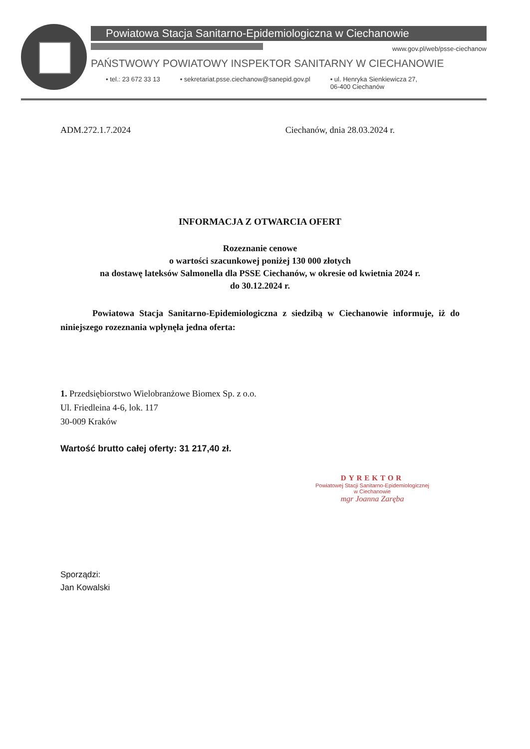Powiatowa Stacja Sanitarno-Epidemiologiczna w Ciechanowie
www.gov.pl/web/psse-ciechanow
PAŃSTWOWY POWIATOWY INSPEKTOR SANITARNY W CIECHANOWIE
• tel.: 23 672 33 13 • sekretariat.psse.ciechanow@sanepid.gov.pl • ul. Henryka Sienkiewicza 27,
06-400 Ciechanów
ADM.272.1.7.2024 Ciechanów, dnia 28.03.2024 r.
INFORMACJA Z OTWARCIA OFERT
Rozeznanie cenowe
o wartości szacunkowej poniżej 130 000 złotych
na dostawę lateksów Salmonella dla PSSE Ciechanów, w okresie od kwietnia 2024 r.
do 30.12.2024 r.
Powiatowa Stacja Sanitarno-Epidemiologiczna z siedzibą w Ciechanowie informuje, iż do niniejszego rozeznania wpłynęła jedna oferta:
1. Przedsiębiorstwo Wielobranżowe Biomex Sp. z o.o.
Ul. Friedleina 4-6, lok. 117
30-009 Kraków
Wartość brutto całej oferty: 31 217,40 zł.
DYREKTOR
Powiatowej Stacji Sanitarno-Epidemiologicznej
w Ciechanowie
mgr Joanna Zaręba
Sporządzi:
Jan Kowalski